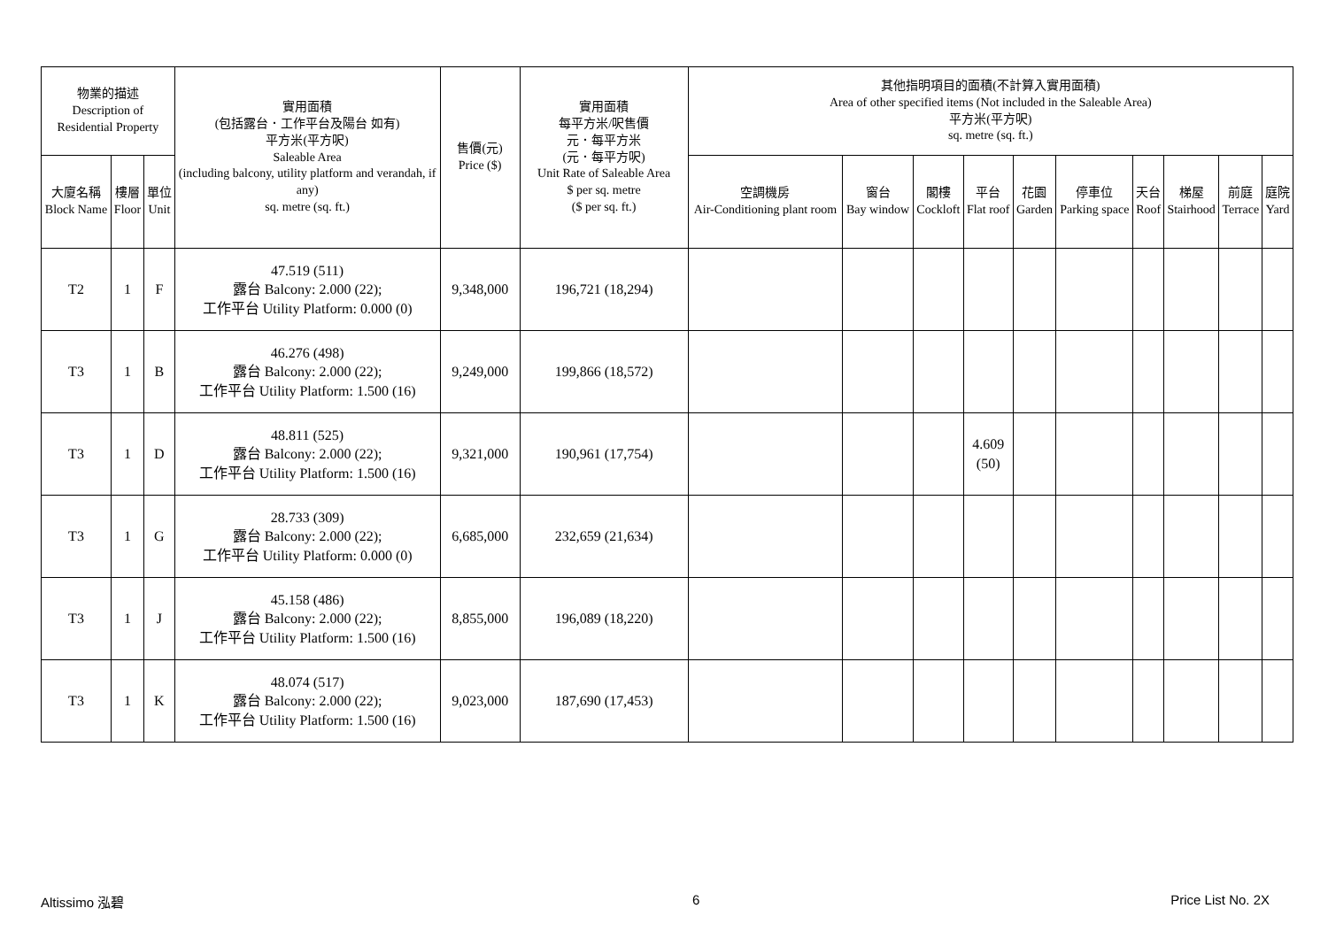| 物業的描述 Description of Residential Property | | | 實用面積 (包括露台．工作平台及陽台 如有) 平方米(平方呎) Saleable Area (including balcony, utility platform and verandah, if any) sq. metre (sq. ft.) | 售價(元) Price ($) | 實用面積 每平方米/呎售價 元．每平方米 (元．每平方呎) Unit Rate of Saleable Area $ per sq. metre ($ per sq. ft.) | 其他指明項目的面積(不計算入實用面積) Area of other specified items (Not included in the Saleable Area) 平方米(平方呎) sq. metre (sq. ft.) | | | | | | | | | |
| --- | --- | --- | --- | --- | --- | --- | --- | --- | --- | --- | --- | --- | --- | --- | --- |
| 大廈名稱 Block Name | 樓層 Floor | 單位 Unit | | | | 空調機房 Air-Conditioning plant room | 窗台 Bay window | 閣樓 Cockloft | 平台 Flat roof | 花園 Garden | 停車位 Parking space | 天台 Roof | 梯屋 Stairhood | 前庭 Terrace | 庭院 Yard |
| T2 | 1 | F | 47.519 (511) 露台 Balcony: 2.000 (22); 工作平台 Utility Platform: 0.000 (0) | 9,348,000 | 196,721 (18,294) | | | | | | | | | | |
| T3 | 1 | B | 46.276 (498) 露台 Balcony: 2.000 (22); 工作平台 Utility Platform: 1.500 (16) | 9,249,000 | 199,866 (18,572) | | | | | | | | | | |
| T3 | 1 | D | 48.811 (525) 露台 Balcony: 2.000 (22); 工作平台 Utility Platform: 1.500 (16) | 9,321,000 | 190,961 (17,754) | | | | 4.609 (50) | | | | | | |
| T3 | 1 | G | 28.733 (309) 露台 Balcony: 2.000 (22); 工作平台 Utility Platform: 0.000 (0) | 6,685,000 | 232,659 (21,634) | | | | | | | | | | |
| T3 | 1 | J | 45.158 (486) 露台 Balcony: 2.000 (22); 工作平台 Utility Platform: 1.500 (16) | 8,855,000 | 196,089 (18,220) | | | | | | | | | | |
| T3 | 1 | K | 48.074 (517) 露台 Balcony: 2.000 (22); 工作平台 Utility Platform: 1.500 (16) | 9,023,000 | 187,690 (17,453) | | | | | | | | | | |
Altissimo 泓碧 6 Price List No. 2X